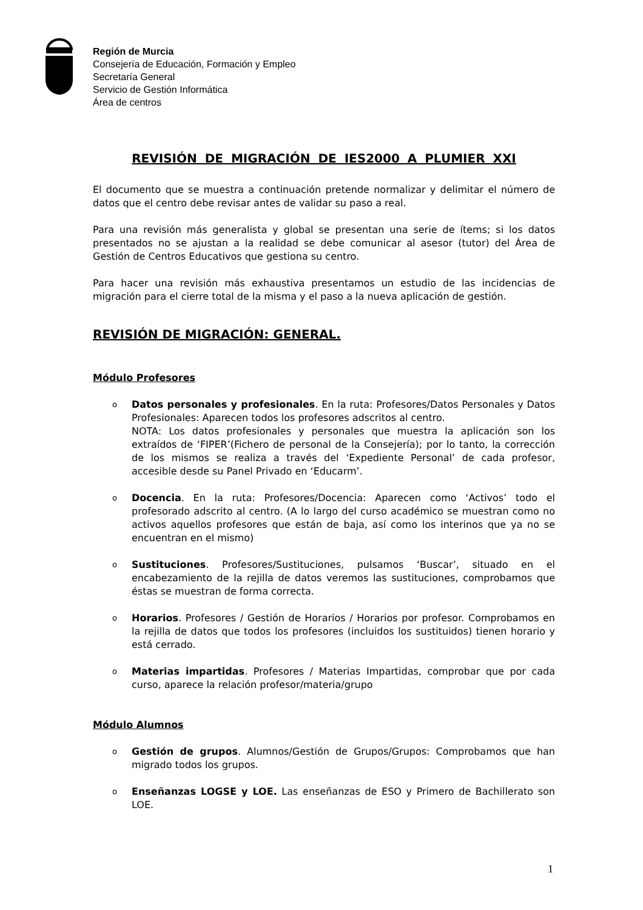Región de Murcia
Consejería de Educación, Formación y Empleo
Secretaría General
Servicio de Gestión Informática
Área de centros
REVISIÓN DE MIGRACIÓN DE IES2000 A PLUMIER XXI
El documento que se muestra a continuación pretende normalizar y delimitar el número de datos que el centro debe revisar antes de validar su paso a real.
Para una revisión más generalista y global se presentan una serie de ítems; si los datos presentados no se ajustan a la realidad se debe comunicar al asesor (tutor) del Área de Gestión de Centros Educativos que gestiona su centro.
Para hacer una revisión más exhaustiva presentamos un estudio de las incidencias de migración para el cierre total de la misma y el paso a la nueva aplicación de gestión.
REVISIÓN DE MIGRACIÓN: GENERAL.
Módulo Profesores
o Datos personales y profesionales. En la ruta: Profesores/Datos Personales y Datos Profesionales: Aparecen todos los profesores adscritos al centro.
NOTA: Los datos profesionales y personales que muestra la aplicación son los extraídos de ‘FIPER’(Fichero de personal de la Consejería); por lo tanto, la corrección de los mismos se realiza a través del ‘Expediente Personal’ de cada profesor, accesible desde su Panel Privado en ‘Educarm’.
o Docencia. En la ruta: Profesores/Docencia: Aparecen como ‘Activos’ todo el profesorado adscrito al centro. (A lo largo del curso académico se muestran como no activos aquellos profesores que están de baja, así como los interinos que ya no se encuentran en el mismo)
o Sustituciones. Profesores/Sustituciones, pulsamos ‘Buscar’, situado en el encabezamiento de la rejilla de datos veremos las sustituciones, comprobamos que éstas se muestran de forma correcta.
o Horarios. Profesores / Gestión de Horarios / Horarios por profesor. Comprobamos en la rejilla de datos que todos los profesores (incluidos los sustituidos) tienen horario y está cerrado.
o Materias impartidas. Profesores / Materias Impartidas, comprobar que por cada curso, aparece la relación profesor/materia/grupo
Módulo Alumnos
o Gestión de grupos. Alumnos/Gestión de Grupos/Grupos: Comprobamos que han migrado todos los grupos.
o Enseñanzas LOGSE y LOE. Las enseñanzas de ESO y Primero de Bachillerato son LOE.
1